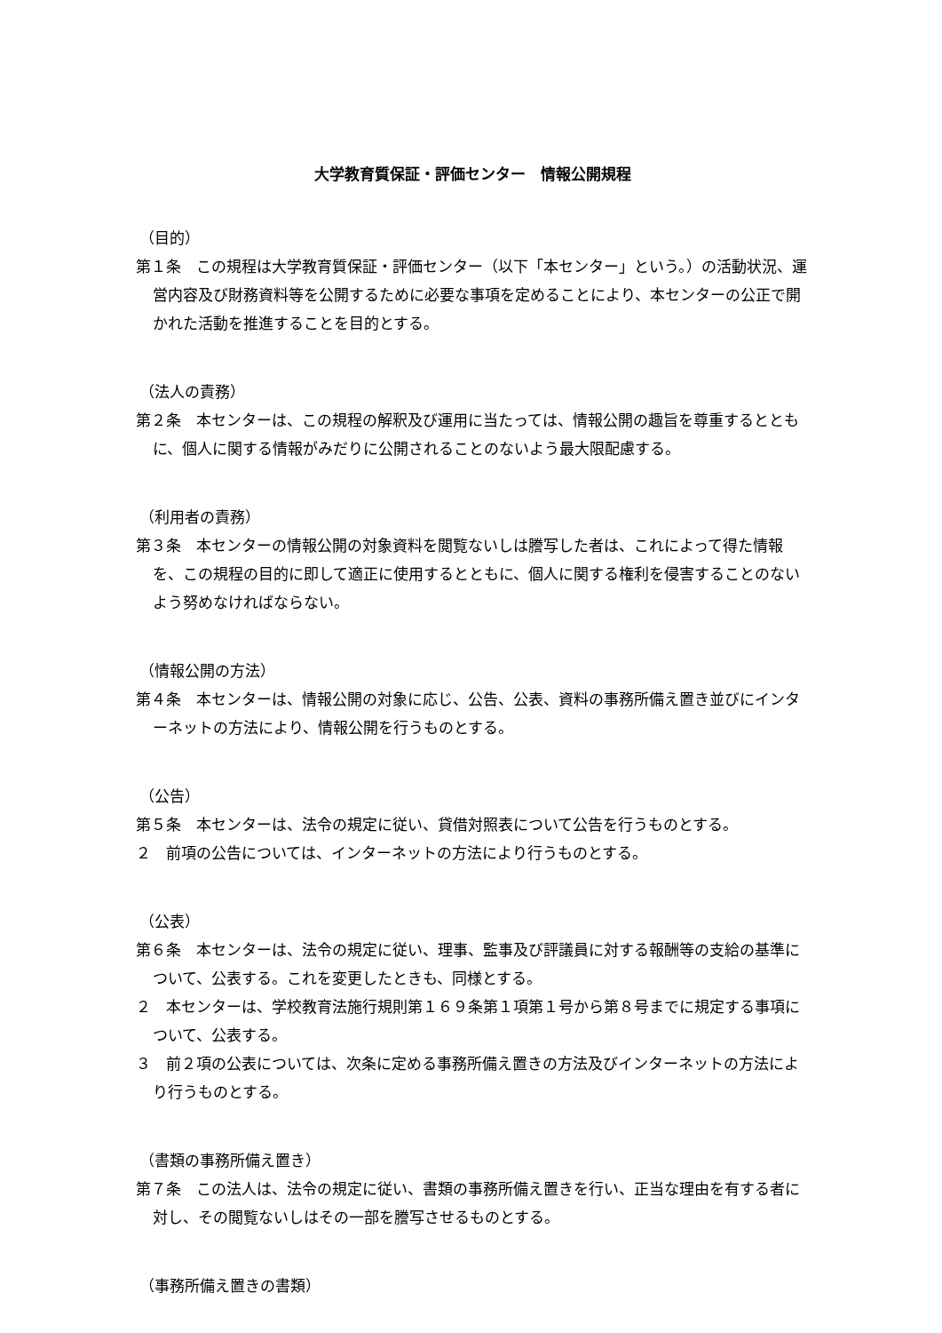大学教育質保証・評価センター　情報公開規程
（目的）
第１条　この規程は大学教育質保証・評価センター（以下「本センター」という。）の活動状況、運営内容及び財務資料等を公開するために必要な事項を定めることにより、本センターの公正で開かれた活動を推進することを目的とする。
（法人の責務）
第２条　本センターは、この規程の解釈及び運用に当たっては、情報公開の趣旨を尊重するとともに、個人に関する情報がみだりに公開されることのないよう最大限配慮する。
（利用者の責務）
第３条　本センターの情報公開の対象資料を閲覧ないしは謄写した者は、これによって得た情報を、この規程の目的に即して適正に使用するとともに、個人に関する権利を侵害することのないよう努めなければならない。
（情報公開の方法）
第４条　本センターは、情報公開の対象に応じ、公告、公表、資料の事務所備え置き並びにインターネットの方法により、情報公開を行うものとする。
（公告）
第５条　本センターは、法令の規定に従い、貸借対照表について公告を行うものとする。
２　前項の公告については、インターネットの方法により行うものとする。
（公表）
第６条　本センターは、法令の規定に従い、理事、監事及び評議員に対する報酬等の支給の基準について、公表する。これを変更したときも、同様とする。
２　本センターは、学校教育法施行規則第１６９条第１項第１号から第８号までに規定する事項について、公表する。
３　前２項の公表については、次条に定める事務所備え置きの方法及びインターネットの方法により行うものとする。
（書類の事務所備え置き）
第７条　この法人は、法令の規定に従い、書類の事務所備え置きを行い、正当な理由を有する者に対し、その閲覧ないしはその一部を謄写させるものとする。
（事務所備え置きの書類）